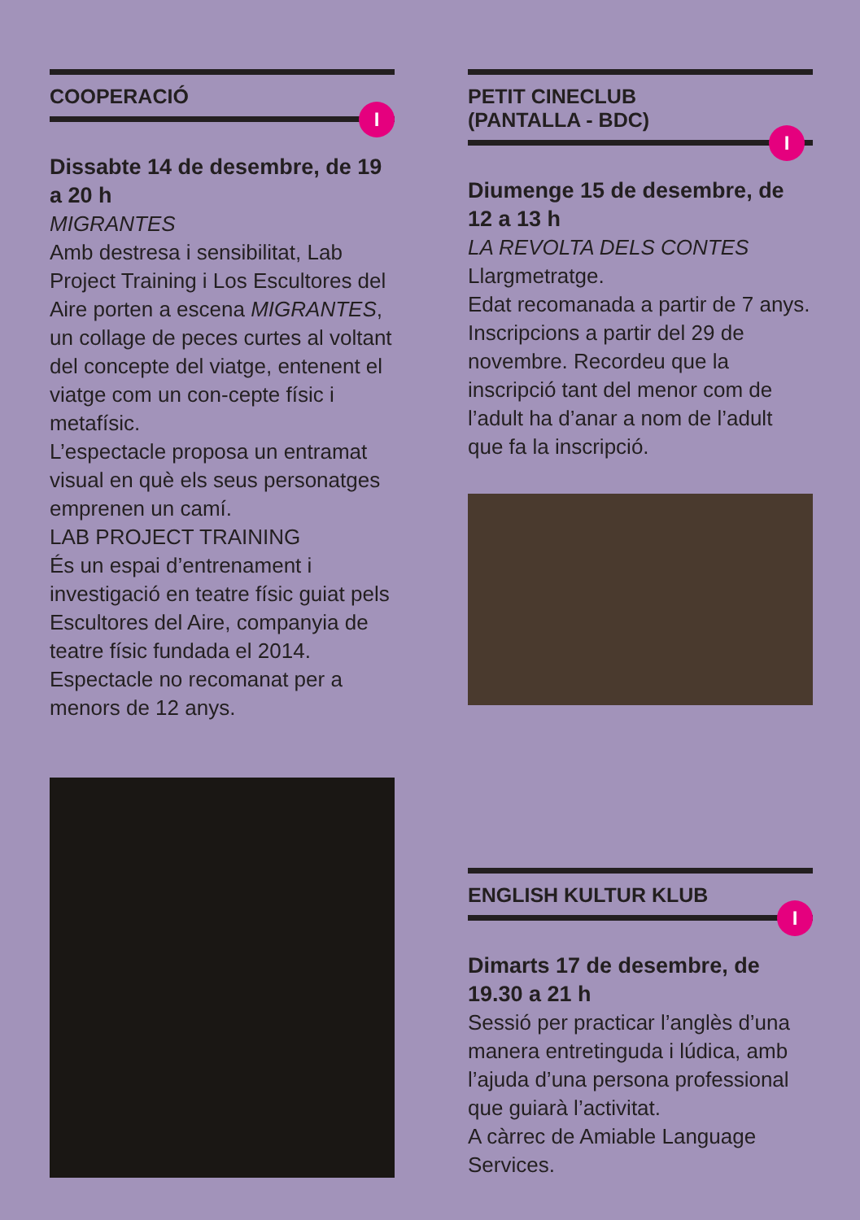COOPERACIÓ
I
Dissabte 14 de desembre, de 19 a 20 h
MIGRANTES
Amb destresa i sensibilitat, Lab Project Training i Los Escultores del Aire porten a escena MIGRANTES, un collage de peces curtes al voltant del concepte del viatge, entenent el viatge com un con-cepte físic i metafísic.
L’espectacle proposa un entramat visual en què els seus personatges emprenen un camí.
LAB PROJECT TRAINING
És un espai d’entrenament i investigació en teatre físic guiat pels Escultores del Aire, companyia de teatre físic fundada el 2014.
Espectacle no recomanat per a menors de 12 anys.
PETIT CINECLUB
(PANTALLA - BDC)
I
Diumenge 15 de desembre, de 12 a 13 h
LA REVOLTA DELS CONTES
Llargmetratge.
Edat recomanada a partir de 7 anys. Inscripcions a partir del 29 de novembre. Recordeu que la inscripció tant del menor com de l’adult ha d’anar a nom de l’adult que fa la inscripció.
ENGLISH KULTUR KLUB
I
Dimarts 17 de desembre, de 19.30 a 21 h
Sessió per practicar l’anglès d’una manera entretinguda i lúdica, amb l’ajuda d’una persona professional que guiarà l’activitat.
A càrrec de Amiable Language Services.